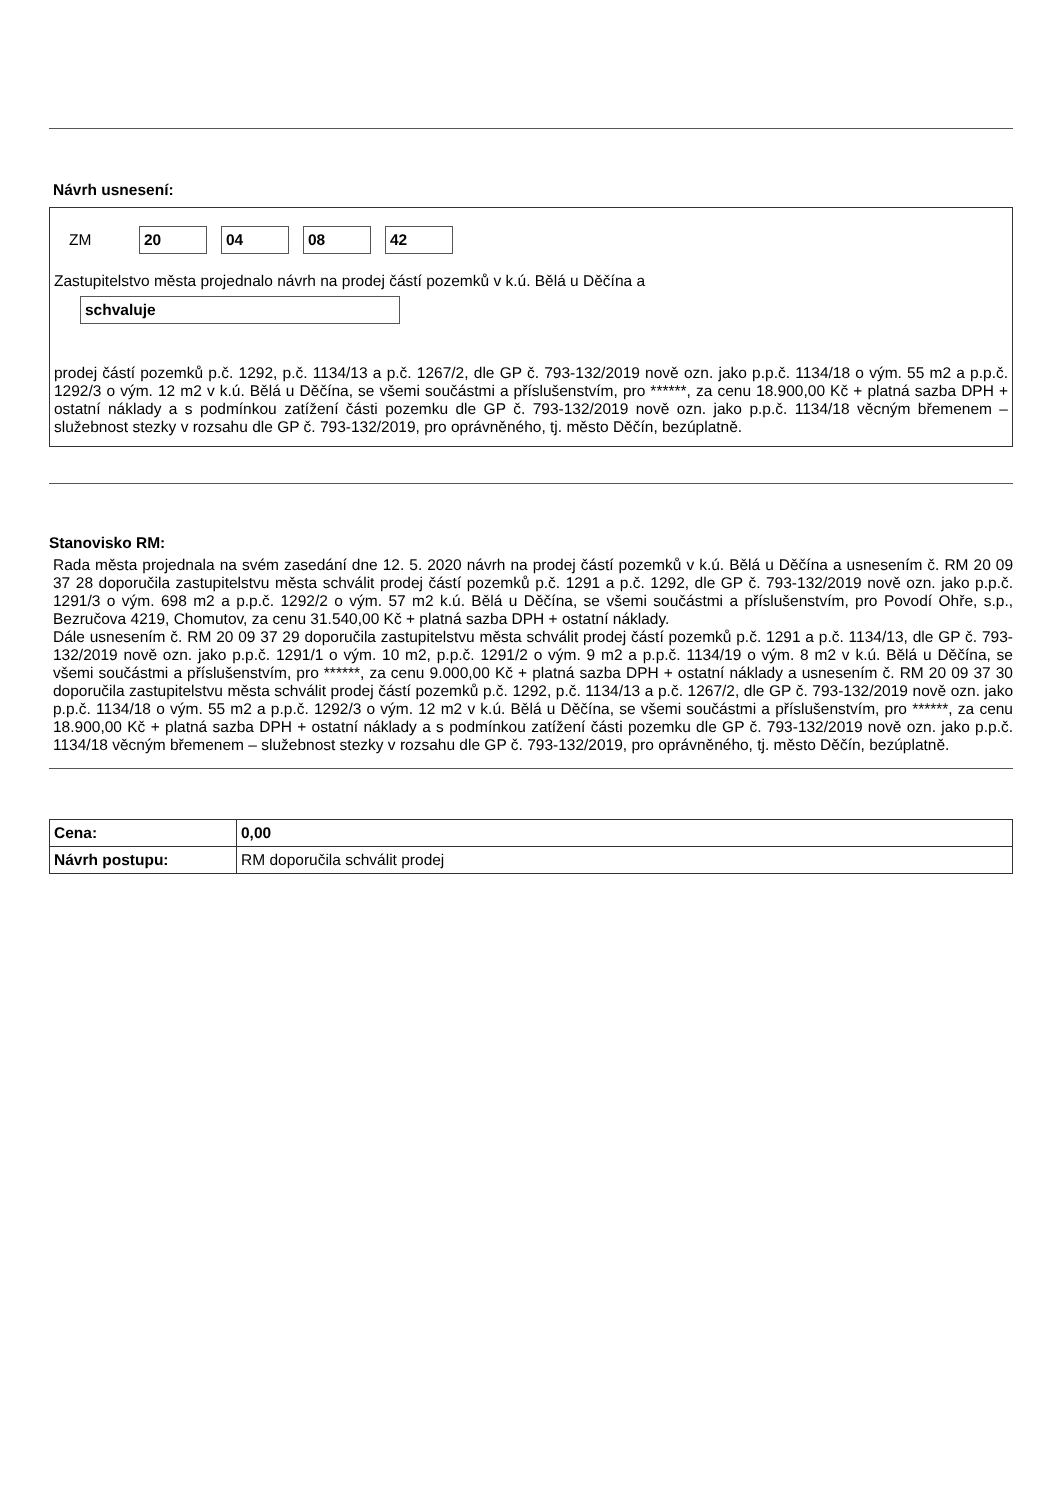Návrh usnesení:
ZM 20 04 08 42
Zastupitelstvo města projednalo návrh na prodej částí pozemků v k.ú. Bělá u Děčína a
schvaluje
prodej částí pozemků p.č. 1292, p.č. 1134/13 a p.č. 1267/2, dle GP č. 793-132/2019 nově ozn. jako p.p.č. 1134/18 o vým. 55 m2 a p.p.č. 1292/3 o vým. 12 m2 v k.ú. Bělá u Děčína, se všemi součástmi a příslušenstvím, pro ******, za cenu 18.900,00 Kč + platná sazba DPH + ostatní náklady a s podmínkou zatížení části pozemku dle GP č. 793-132/2019 nově ozn. jako p.p.č. 1134/18 věcným břemenem – služebnost stezky v rozsahu dle GP č. 793-132/2019, pro oprávněného, tj. město Děčín, bezúplatně.
Stanovisko RM:
Rada města projednala na svém zasedání dne 12. 5. 2020 návrh na prodej částí pozemků v k.ú. Bělá u Děčína a usnesením č. RM 20 09 37 28 doporučila zastupitelstvu města schválit prodej částí pozemků p.č. 1291 a p.č. 1292, dle GP č. 793-132/2019 nově ozn. jako p.p.č. 1291/3 o vým. 698 m2 a p.p.č. 1292/2 o vým. 57 m2 k.ú. Bělá u Děčína, se všemi součástmi a příslušenstvím, pro Povodí Ohře, s.p., Bezručova 4219, Chomutov, za cenu 31.540,00 Kč + platná sazba DPH + ostatní náklady.
Dále usnesením č. RM 20 09 37 29 doporučila zastupitelstvu města schválit prodej částí pozemků p.č. 1291 a p.č. 1134/13, dle GP č. 793-132/2019 nově ozn. jako p.p.č. 1291/1 o vým. 10 m2, p.p.č. 1291/2 o vým. 9 m2 a p.p.č. 1134/19 o vým. 8 m2 v k.ú. Bělá u Děčína, se všemi součástmi a příslušenstvím, pro ******, za cenu 9.000,00 Kč + platná sazba DPH + ostatní náklady a usnesením č. RM 20 09 37 30 doporučila zastupitelstvu města schválit prodej částí pozemků p.č. 1292, p.č. 1134/13 a p.č. 1267/2, dle GP č. 793-132/2019 nově ozn. jako p.p.č. 1134/18 o vým. 55 m2 a p.p.č. 1292/3 o vým. 12 m2 v k.ú. Bělá u Děčína, se všemi součástmi a příslušenstvím, pro ******, za cenu 18.900,00 Kč + platná sazba DPH + ostatní náklady a s podmínkou zatížení části pozemku dle GP č. 793-132/2019 nově ozn. jako p.p.č. 1134/18 věcným břemenem – služebnost stezky v rozsahu dle GP č. 793-132/2019, pro oprávněného, tj. město Děčín, bezúplatně.
| Cena: | 0,00 |
| Návrh postupu: | RM doporučila schválit prodej |